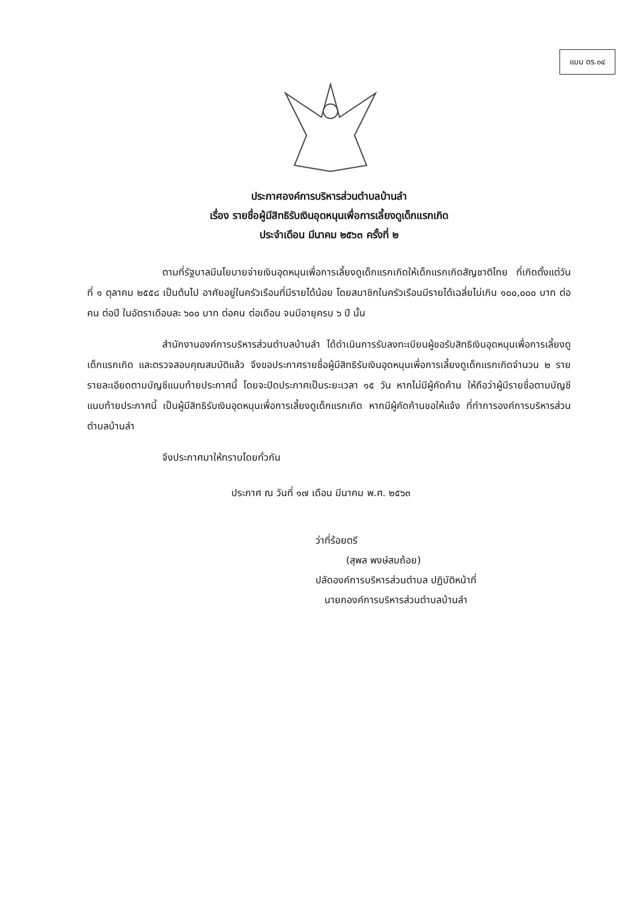แบบ ดร.๐๔
ประกาศองค์การบริหารส่วนตำบลบ้านลำ
เรื่อง รายชื่อผู้มีสิทธิรับเงินอุดหนุนเพื่อการเลี้ยงดูเด็กแรกเกิด
ประจำเดือน มีนาคม ๒๕๖๓ ครั้งที่ ๒
ตามที่รัฐบาลมีนโยบายจ่ายเงินอุดหนุนเพื่อการเลี้ยงดูเด็กแรกเกิดให้เด็กแรกเกิดสัญชาติไทย ที่เกิดตั้งแต่วันที่ ๑ ตุลาคม ๒๕๕๘ เป็นต้นไป อาศัยอยู่ในครัวเรือนที่มีรายได้น้อย โดยสมาชิกในครัวเรือนมีรายได้เฉลี่ยไม่เกิน ๑๐๐,๐๐๐ บาท ต่อคน ต่อปี ในอัตราเดือนละ ๖๐๐ บาท ต่อคน ต่อเดือน จนมีอายุครบ ๖ ปี นั้น
สำนักงานองค์การบริหารส่วนตำบลบ้านลำ ได้ดำเนินการรับลงทะเบียนผู้ขอรับสิทธิเงินอุดหนุนเพื่อการเลี้ยงดูเด็กแรกเกิด และตรวจสอบคุณสมบัติแล้ว จึงขอประกาศรายชื่อผู้มีสิทธิรับเงินอุดหนุนเพื่อการเลี้ยงดูเด็กแรกเกิดจำนวน ๒ ราย รายละเอียดตามบัญชีแนบท้ายประกาศนี้ โดยจะปิดประกาศเป็นระยะเวลา ๑๕ วัน หากไม่มีผู้คัดค้าน ให้ถือว่าผู้มีรายชื่อตามบัญชีแนบท้ายประกาศนี้ เป็นผู้มีสิทธิรับเงินอุดหนุนเพื่อการเลี้ยงดูเด็กแรกเกิด หากมีผู้คัดค้านขอให้แจ้ง ที่ทำการองค์การบริหารส่วนตำบลบ้านลำ
จึงประกาศมาให้ทราบโดยทั่วกัน
ประกาศ ณ วันที่ ๑๗ เดือน มีนาคม พ.ศ. ๒๕๖๓
ว่าที่ร้อยตรี
(สุพล พงษ์สมถ้อย)
ปลัดองค์การบริหารส่วนตำบล ปฏิบัติหน้าที่
นายกองค์การบริหารส่วนตำบลบ้านลำ